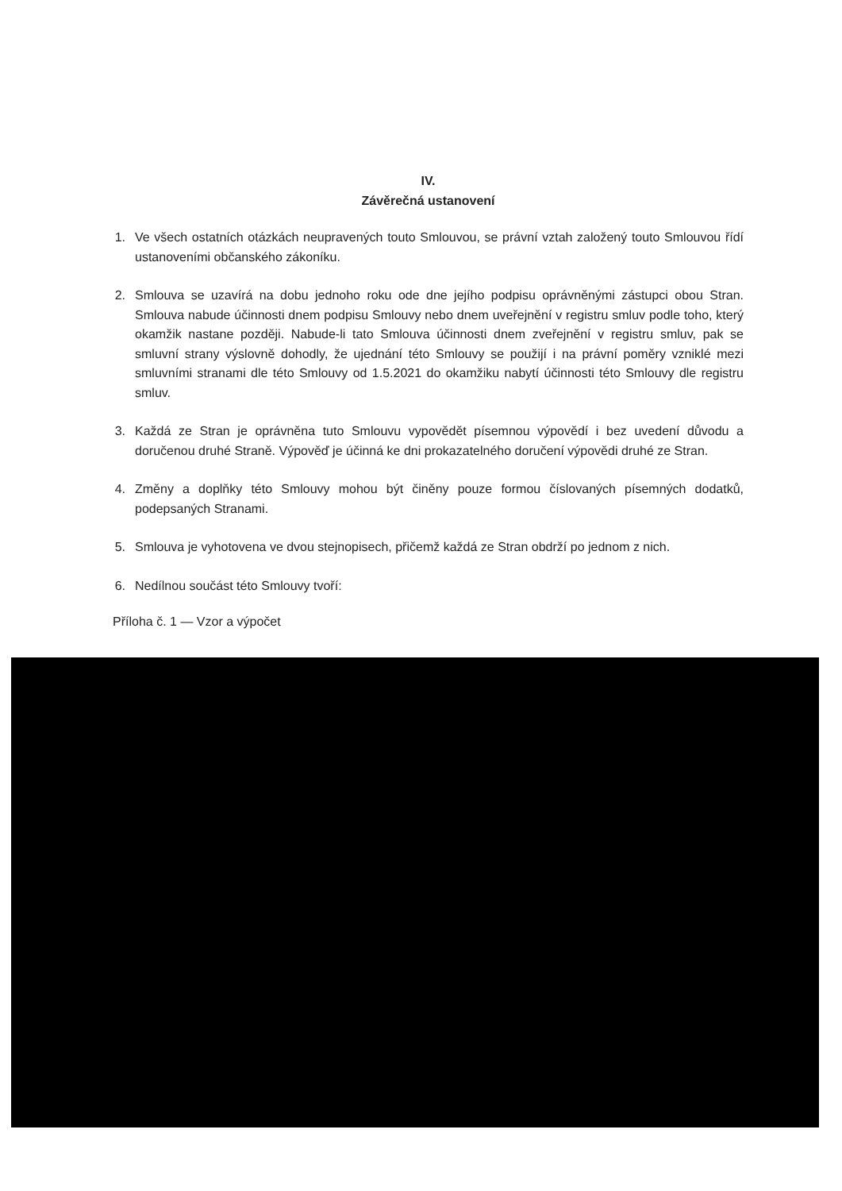IV.
Závěrečná ustanovení
1. Ve všech ostatních otázkách neupravených touto Smlouvou, se právní vztah založený touto Smlouvou řídí ustanoveními občanského zákoníku.
2. Smlouva se uzavírá na dobu jednoho roku ode dne jejího podpisu oprávněnými zástupci obou Stran. Smlouva nabude účinnosti dnem podpisu Smlouvy nebo dnem uveřejnění v registru smluv podle toho, který okamžik nastane později. Nabude-li tato Smlouva účinnosti dnem zveřejnění v registru smluv, pak se smluvní strany výslovně dohodly, že ujednání této Smlouvy se použijí i na právní poměry vzniklé mezi smluvními stranami dle této Smlouvy od 1.5.2021 do okamžiku nabytí účinnosti této Smlouvy dle registru smluv.
3. Každá ze Stran je oprávněna tuto Smlouvu vypovědět písemnou výpovědí i bez uvedení důvodu a doručenou druhé Straně. Výpověď je účinná ke dni prokazatelného doručení výpovědi druhé ze Stran.
4. Změny a doplňky této Smlouvy mohou být činěny pouze formou číslovaných písemných dodatků, podepsaných Stranami.
5. Smlouva je vyhotovena ve dvou stejnopisech, přičemž každá ze Stran obdrží po jednom z nich.
6. Nedílnou součást této Smlouvy tvoří:
Příloha č. 1 — Vzor a výpočet